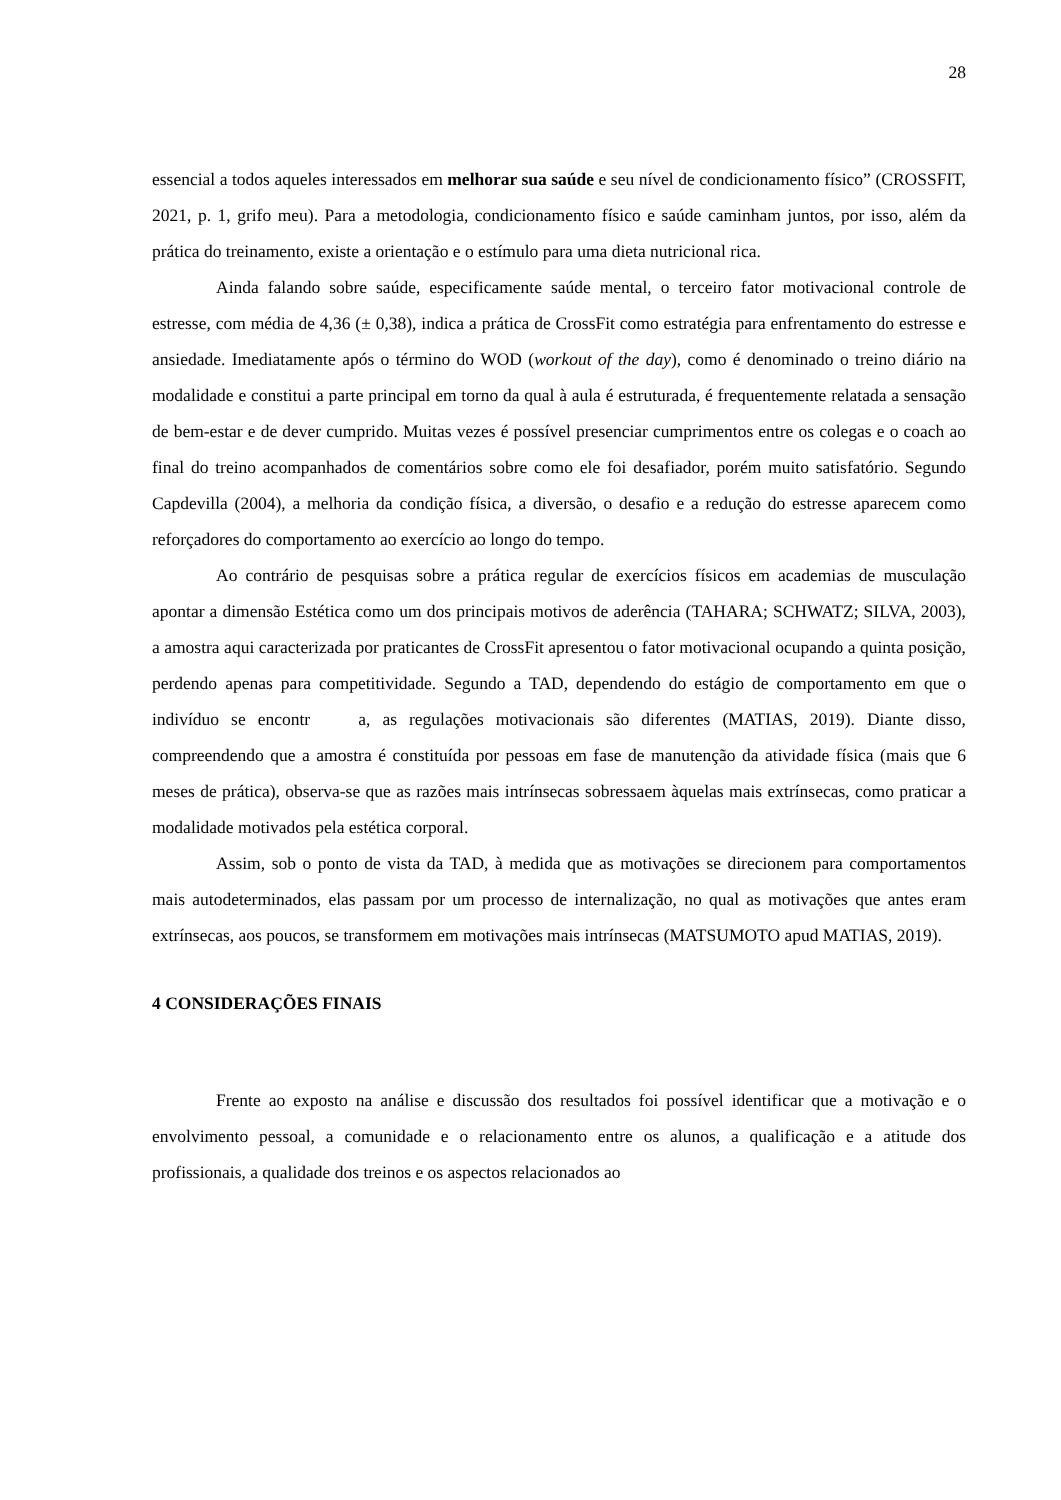28
essencial a todos aqueles interessados em melhorar sua saúde e seu nível de condicionamento físico” (CROSSFIT, 2021, p. 1, grifo meu). Para a metodologia, condicionamento físico e saúde caminham juntos, por isso, além da prática do treinamento, existe a orientação e o estímulo para uma dieta nutricional rica.
Ainda falando sobre saúde, especificamente saúde mental, o terceiro fator motivacional controle de estresse, com média de 4,36 (± 0,38), indica a prática de CrossFit como estratégia para enfrentamento do estresse e ansiedade. Imediatamente após o término do WOD (workout of the day), como é denominado o treino diário na modalidade e constitui a parte principal em torno da qual à aula é estruturada, é frequentemente relatada a sensação de bem-estar e de dever cumprido. Muitas vezes é possível presenciar cumprimentos entre os colegas e o coach ao final do treino acompanhados de comentários sobre como ele foi desafiador, porém muito satisfatório. Segundo Capdevilla (2004), a melhoria da condição física, a diversão, o desafio e a redução do estresse aparecem como reforçadores do comportamento ao exercício ao longo do tempo.
Ao contrário de pesquisas sobre a prática regular de exercícios físicos em academias de musculação apontar a dimensão Estética como um dos principais motivos de aderência (TAHARA; SCHWATZ; SILVA, 2003), a amostra aqui caracterizada por praticantes de CrossFit apresentou o fator motivacional ocupando a quinta posição, perdendo apenas para competitividade. Segundo a TAD, dependendo do estágio de comportamento em que o indivíduo se encontr a, as regulações motivacionais são diferentes (MATIAS, 2019). Diante disso, compreendendo que a amostra é constituída por pessoas em fase de manutenção da atividade física (mais que 6 meses de prática), observa-se que as razões mais intrínsecas sobressaem àquelas mais extrínsecas, como praticar a modalidade motivados pela estética corporal.
Assim, sob o ponto de vista da TAD, à medida que as motivações se direcionem para comportamentos mais autodeterminados, elas passam por um processo de internalização, no qual as motivações que antes eram extrínsecas, aos poucos, se transformem em motivações mais intrínsecas (MATSUMOTO apud MATIAS, 2019).
4 CONSIDERAÇÕES FINAIS
Frente ao exposto na análise e discussão dos resultados foi possível identificar que a motivação e o envolvimento pessoal, a comunidade e o relacionamento entre os alunos, a qualificação e a atitude dos profissionais, a qualidade dos treinos e os aspectos relacionados ao